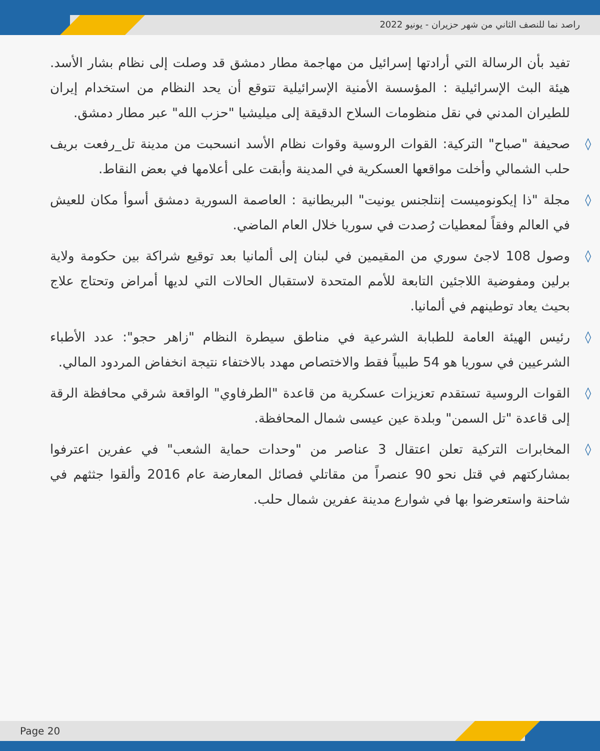راصد نما للنصف الثاني من شهر حزيران - يونيو 2022
تفيد بأن الرسالة التي أرادتها إسرائيل من مهاجمة مطار دمشق قد وصلت إلى نظام بشار الأسد. هيئة البث الإسرائيلية : المؤسسة الأمنية الإسرائيلية تتوقع أن يحد النظام من استخدام إيران للطيران المدني في نقل منظومات السلاح الدقيقة إلى ميليشيا "حزب الله" عبر مطار دمشق.
◊ صحيفة "صباح" التركية: القوات الروسية وقوات نظام الأسد انسحبت من مدينة تل_رفعت بريف حلب الشمالي وأخلت مواقعها العسكرية في المدينة وأبقت على أعلامها في بعض النقاط.
◊ مجلة "ذا إيكونوميست إنتلجنس يونيت" البريطانية : العاصمة السورية دمشق أسوأ مكان للعيش في العالم وفقاً لمعطيات رُصدت في سوريا خلال العام الماضي.
◊ وصول 108 لاجئ سوري من المقيمين في لبنان إلى ألمانيا بعد توقيع شراكة بين حكومة ولاية برلين ومفوضية اللاجئين التابعة للأمم المتحدة لاستقبال الحالات التي لديها أمراض وتحتاج علاج بحيث يعاد توطينهم في ألمانيا.
◊ رئيس الهيئة العامة للطبابة الشرعية في مناطق سيطرة النظام "زاهر حجو": عدد الأطباء الشرعيين في سوريا هو 54 طبيباً فقط والاختصاص مهدد بالاختفاء نتيجة انخفاض المردود المالي.
◊ القوات الروسية تستقدم تعزيزات عسكرية من قاعدة "الطرفاوي" الواقعة شرقي محافظة الرقة إلى قاعدة "تل السمن" وبلدة عين عيسى شمال المحافظة.
◊ المخابرات التركية تعلن اعتقال 3 عناصر من "وحدات حماية الشعب" في عفرين اعترفوا بمشاركتهم في قتل نحو 90 عنصراً من مقاتلي فصائل المعارضة عام 2016 وألقوا جثثهم في شاحنة واستعرضوا بها في شوارع مدينة عفرين شمال حلب.
Page 20